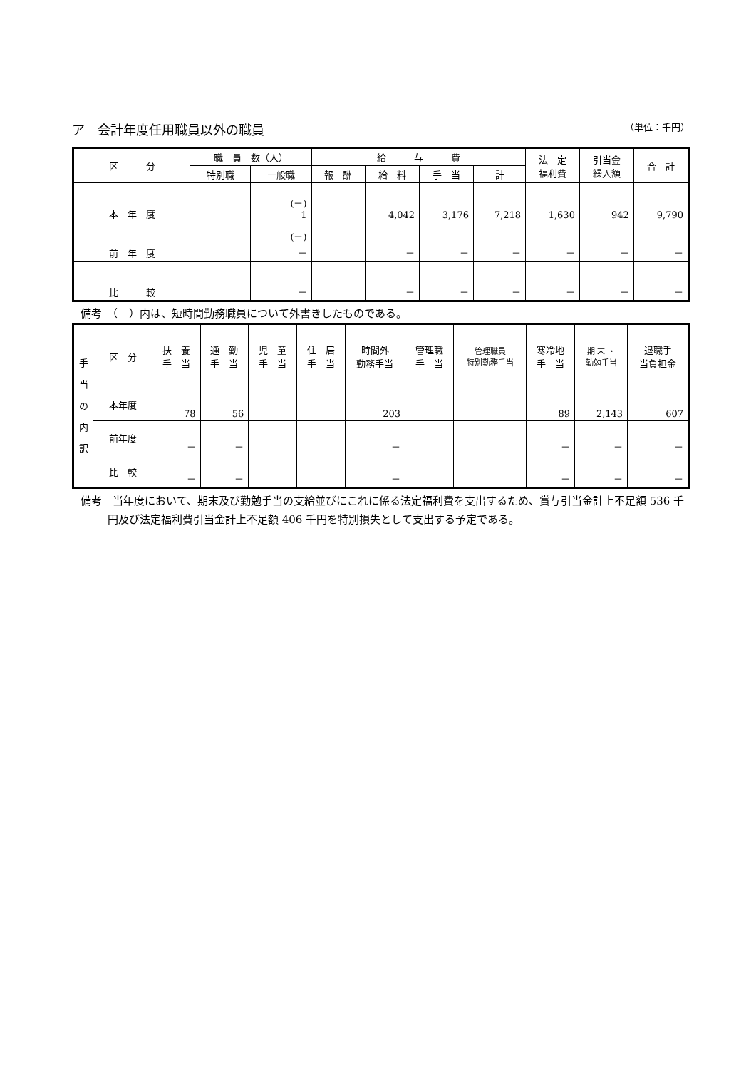ア　会計年度任用職員以外の職員 （単位：千円）
| 区 分 | 職 員 数（人） | | 給 与 費 | | | | 法 定 福利費 | 引当金 繰入額 | 合 計 |
| --- | --- | --- | --- | --- | --- | --- | --- | --- | --- |
| | 特別職 | 一般職 | 報 酬 | 給 料 | 手 当 | 計 | | | |
| 本 年 度 | | (－) 1 | | 4,042 | 3,176 | 7,218 | 1,630 | 942 | 9,790 |
| 前 年 度 | | (－) － | | － | － | － | － | － | － |
| 比 較 | | － | | － | － | － | － | － | － |
備考　（　）内は、短時間勤務職員について外書きしたものである。
| 手 当 の 内 訳 | 区 分 | 扶 養 手 当 | 通 勤 手 当 | 児 童 手 当 | 住 居 手 当 | 時間外 勤務手当 | 管理職 手 当 | 管理職員 特別勤務手当 | 寒冷地 手 当 | 期 末 ・ 勤勉手当 | 退職手 当負担金 |
| | 本年度 | 78 | 56 | | | 203 | | | 89 | 2,143 | 607 |
| | 前年度 | － | － | | | － | | | － | － | － |
| | 比 較 | － | － | | | － | | | － | － | － |
備考　当年度において、期末及び勤勉手当の支給並びにこれに係る法定福利費を支出するため、賞与引当金計上不足額 536 千円及び法定福利費引当金計上不足額 406 千円を特別損失として支出する予定である。